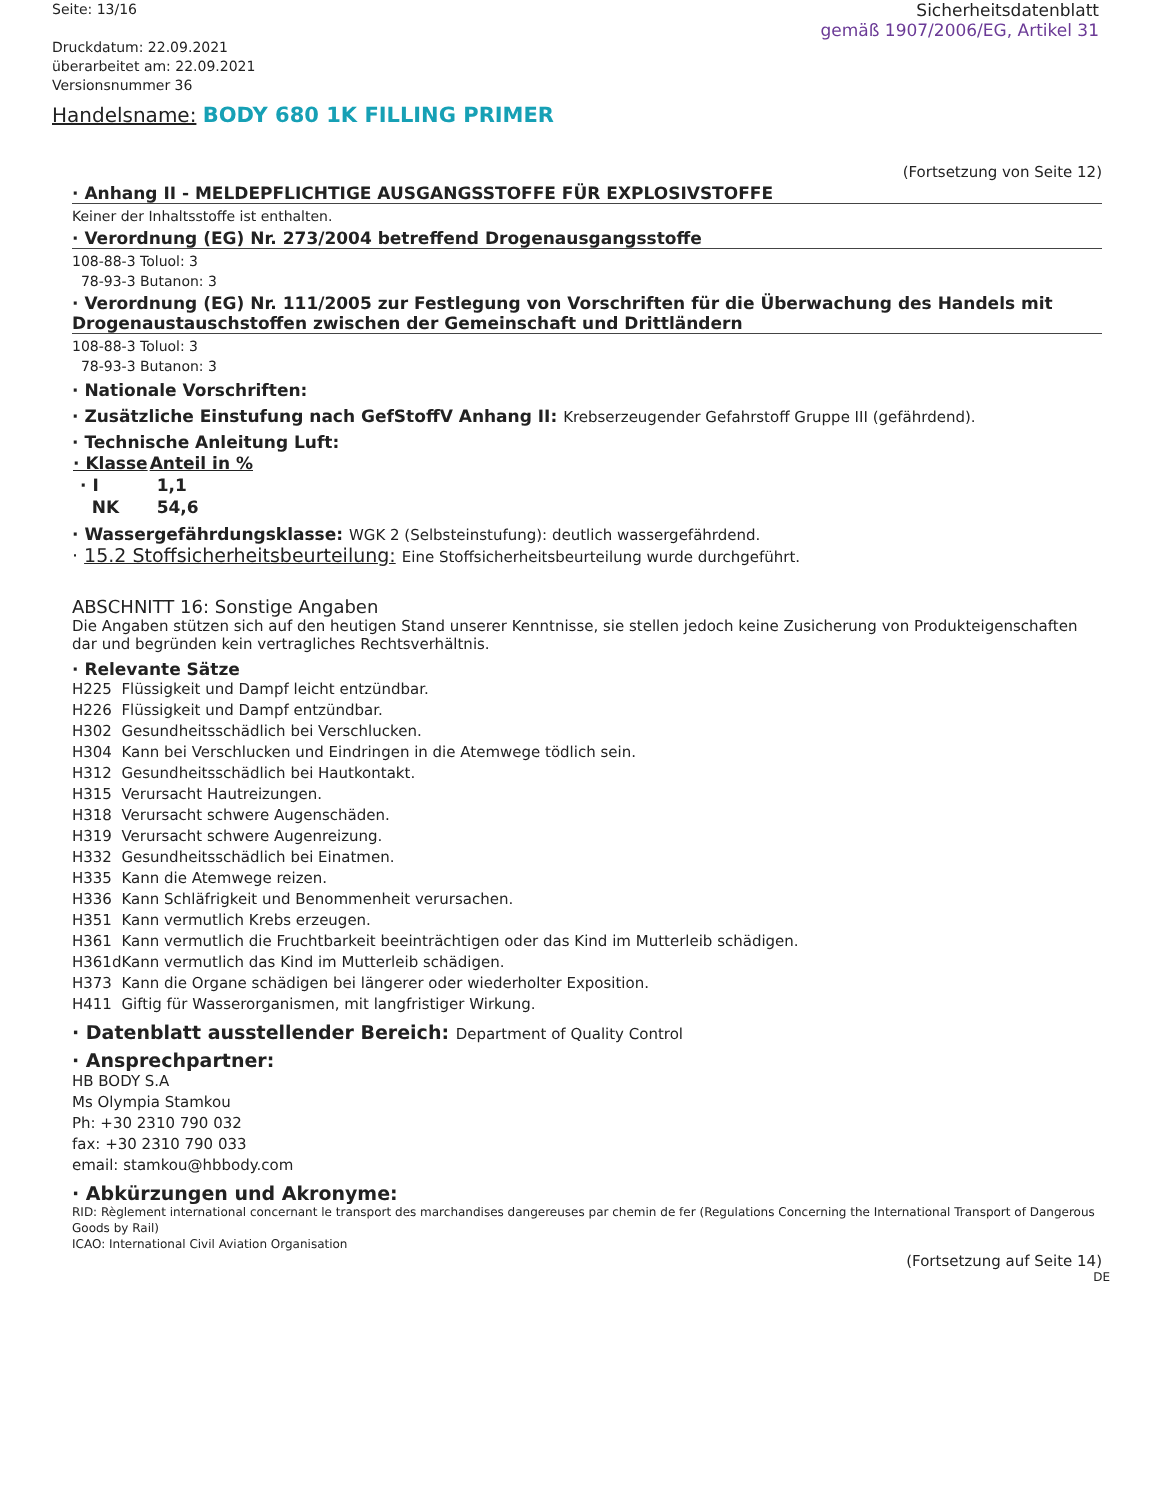Seite: 13/16
Druckdatum: 22.09.2021
überarbeitet am: 22.09.2021
Versionsnummer 36
Sicherheitsdatenblatt
gemäß 1907/2006/EG, Artikel 31
Handelsname: BODY 680 1K FILLING PRIMER
(Fortsetzung von Seite 12)
· Anhang II - MELDEPFLICHTIGE AUSGANGSSTOFFE FÜR EXPLOSIVSTOFFE
Keiner der Inhaltsstoffe ist enthalten.
· Verordnung (EG) Nr. 273/2004 betreffend Drogenausgangsstoffe
108-88-3 Toluol: 3
78-93-3 Butanon: 3
· Verordnung (EG) Nr. 111/2005 zur Festlegung von Vorschriften für die Überwachung des Handels mit Drogenaustauschstoffen zwischen der Gemeinschaft und Drittländern
108-88-3 Toluol: 3
78-93-3 Butanon: 3
· Nationale Vorschriften:
· Zusätzliche Einstufung nach GefStoffV Anhang II: Krebserzeugender Gefahrstoff Gruppe III (gefährdend).
· Technische Anleitung Luft:
| · Klasse | Anteil in % |
| --- | --- |
| · I | 1,1 |
| NK | 54,6 |
· Wassergefährdungsklasse: WGK 2 (Selbsteinstufung): deutlich wassergefährdend.
· 15.2 Stoffsicherheitsbeurteilung: Eine Stoffsicherheitsbeurteilung wurde durchgeführt.
ABSCHNITT 16: Sonstige Angaben
Die Angaben stützen sich auf den heutigen Stand unserer Kenntnisse, sie stellen jedoch keine Zusicherung von Produkteigenschaften dar und begründen kein vertragliches Rechtsverhältnis.
· Relevante Sätze
| H225 | Flüssigkeit und Dampf leicht entzündbar. |
| H226 | Flüssigkeit und Dampf entzündbar. |
| H302 | Gesundheitsschädlich bei Verschlucken. |
| H304 | Kann bei Verschlucken und Eindringen in die Atemwege tödlich sein. |
| H312 | Gesundheitsschädlich bei Hautkontakt. |
| H315 | Verursacht Hautreizungen. |
| H318 | Verursacht schwere Augenschäden. |
| H319 | Verursacht schwere Augenreizung. |
| H332 | Gesundheitsschädlich bei Einatmen. |
| H335 | Kann die Atemwege reizen. |
| H336 | Kann Schläfrigkeit und Benommenheit verursachen. |
| H351 | Kann vermutlich Krebs erzeugen. |
| H361 | Kann vermutlich die Fruchtbarkeit beeinträchtigen oder das Kind im Mutterleib schädigen. |
| H361d | Kann vermutlich das Kind im Mutterleib schädigen. |
| H373 | Kann die Organe schädigen bei längerer oder wiederholter Exposition. |
| H411 | Giftig für Wasserorganismen, mit langfristiger Wirkung. |
· Datenblatt ausstellender Bereich: Department of Quality Control
· Ansprechpartner:
HB BODY S.A
Ms Olympia Stamkou
Ph: +30 2310 790 032
fax: +30 2310 790 033
email: stamkou@hbbody.com
· Abkürzungen und Akronyme:
RID: Règlement international concernant le transport des marchandises dangereuses par chemin de fer (Regulations Concerning the International Transport of Dangerous Goods by Rail)
ICAO: International Civil Aviation Organisation
(Fortsetzung auf Seite 14)
DE